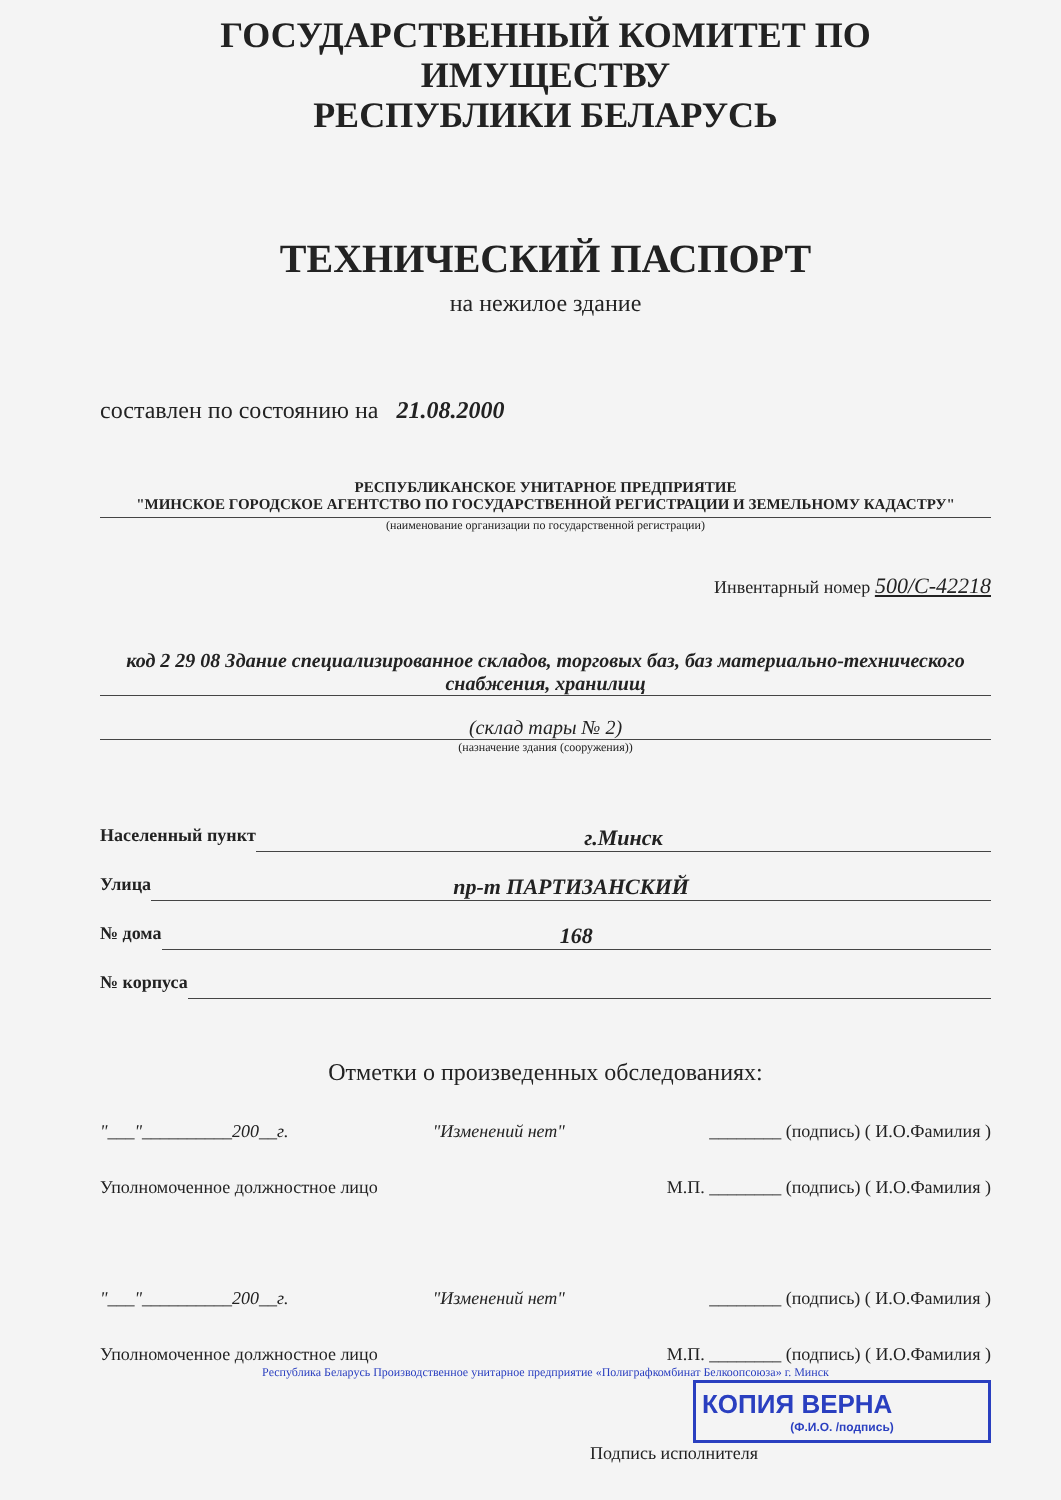ГОСУДАРСТВЕННЫЙ КОМИТЕТ ПО ИМУЩЕСТВУ
РЕСПУБЛИКИ БЕЛАРУСЬ
ТЕХНИЧЕСКИЙ ПАСПОРТ
на нежилое здание
составлен по состоянию на 21.08.2000
РЕСПУБЛИКАНСКОЕ УНИТАРНОЕ ПРЕДПРИЯТИЕ
"МИНСКОЕ ГОРОДСКОЕ АГЕНТСТВО ПО ГОСУДАРСТВЕННОЙ РЕГИСТРАЦИИ И ЗЕМЕЛЬНОМУ КАДАСТРУ"
(наименование организации по государственной регистрации)
Инвентарный номер 500/С-42218
код 2 29 08 Здание специализированное складов, торговых баз, баз материально-технического снабжения, хранилищ
(склад тары № 2)
(назначение здания (сооружения))
Населенный пункт г.Минск
Улица пр-т ПАРТИЗАНСКИЙ
№ дома 168
№ корпуса
Отметки о произведенных обследованиях:
"___"__________200__г. "Изменений нет" ________ (подпись) ( И.О.Фамилия )
Уполномоченное должностное лицо М.П. ________ (подпись) ( И.О.Фамилия )
"___"__________200__г. "Изменений нет" ________ (подпись) ( И.О.Фамилия )
Уполномоченное должностное лицо М.П. ________ (подпись) ( И.О.Фамилия )
Республика Беларусь Производственное унитарное предприятие «Полиграфкомбинат Белкоопсоюза» г. Минск
КОПИЯ ВЕРНА
(Ф.И.О. /подпись)
Подпись исполнителя